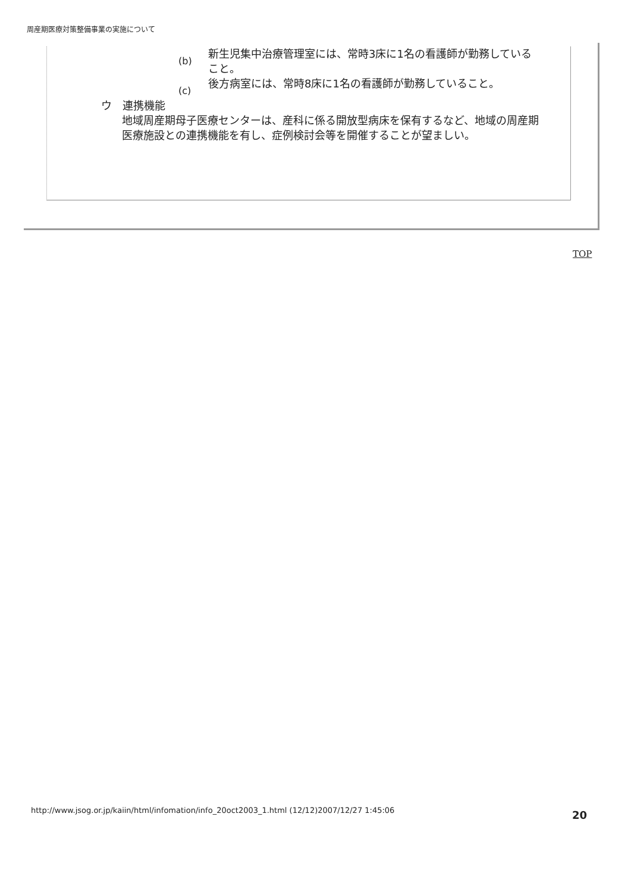周産期医療対策整備事業の実施について
(b)
新生児集中治療管理室には、常時3床に1名の看護師が勤務していること。
(c)
後方病室には、常時8床に1名の看護師が勤務していること。
ウ　連携機能
地域周産期母子医療センターは、産科に係る開放型病床を保有するなど、地域の周産期医療施設との連携機能を有し、症例検討会等を開催することが望ましい。
TOP
http://www.jsog.or.jp/kaiin/html/infomation/info_20oct2003_1.html (12/12)2007/12/27 1:45:06
20